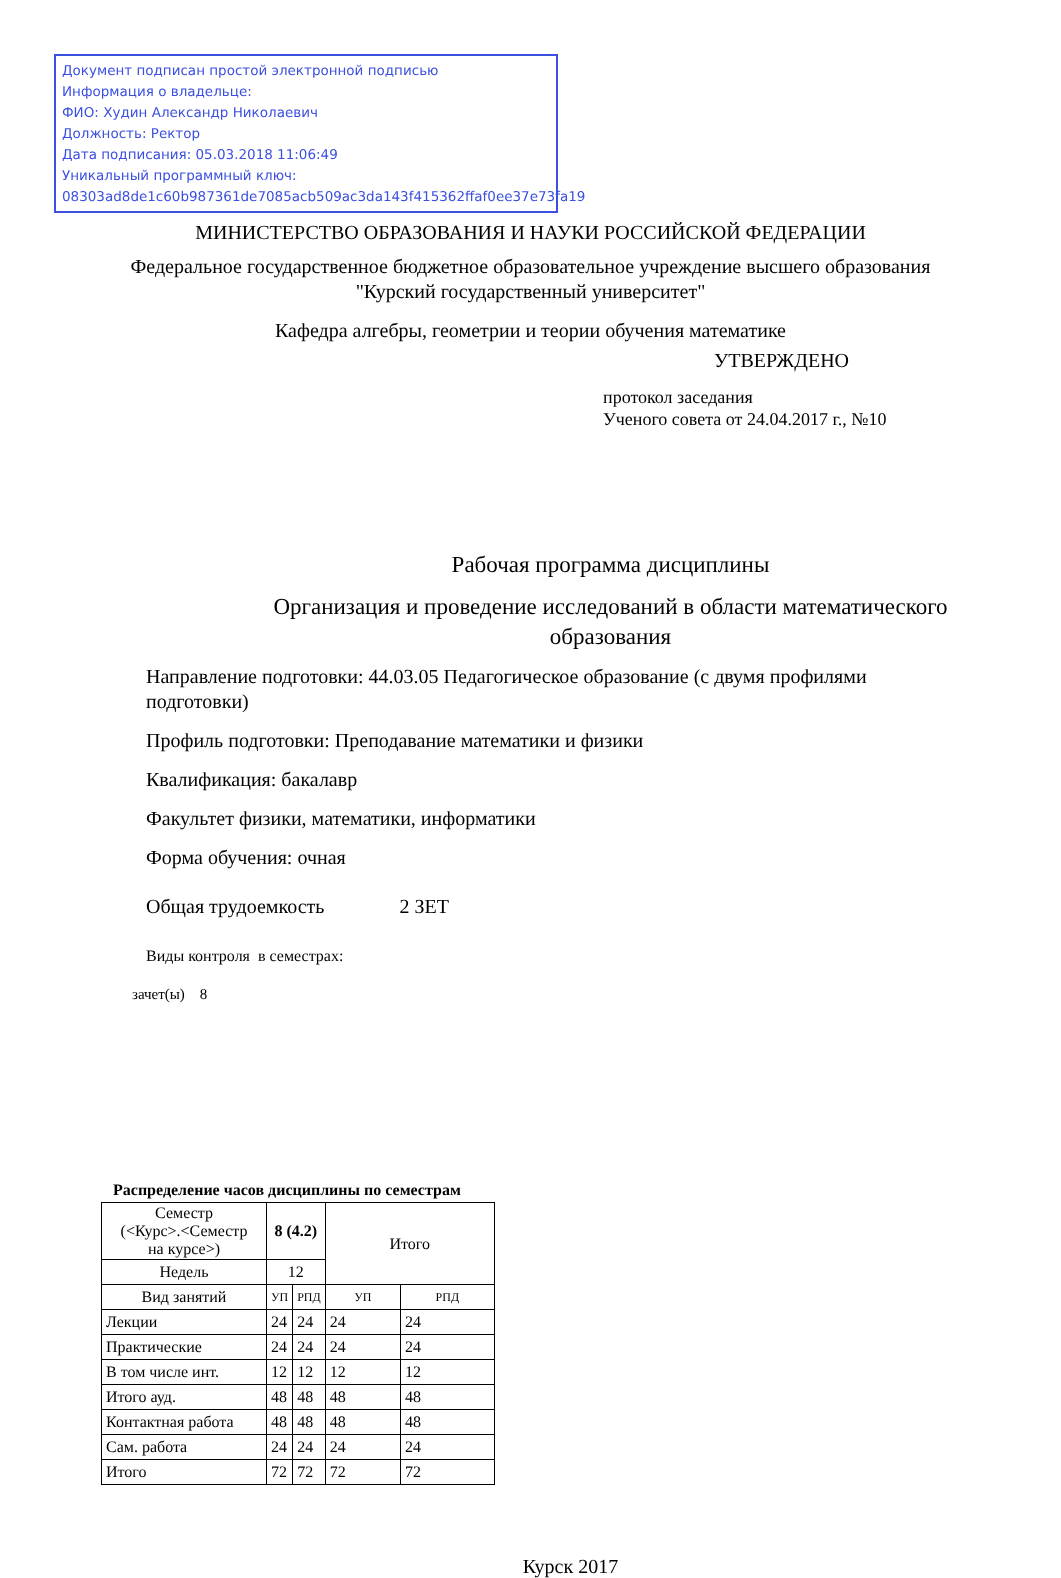Документ подписан простой электронной подписью
Информация о владельце:
ФИО: Худин Александр Николаевич
Должность: Ректор
Дата подписания: 05.03.2018 11:06:49
Уникальный программный ключ:
08303ad8de1c60b987361de7085acb509ac3da143f415362ffaf0ee37e73fa19
МИНИСТЕРСТВО ОБРАЗОВАНИЯ И НАУКИ РОССИЙСКОЙ ФЕДЕРАЦИИ
Федеральное государственное бюджетное образовательное учреждение высшего образования
"Курский государственный университет"
Кафедра алгебры, геометрии и теории обучения математике
УТВЕРЖДЕНО
протокол заседания
Ученого совета от 24.04.2017 г., №10
Рабочая программа дисциплины
Организация и проведение исследований в области математического
образования
Направление подготовки: 44.03.05 Педагогическое образование (с двумя профилями подготовки)
Профиль подготовки: Преподавание математики и физики
Квалификация: бакалавр
Факультет физики, математики, информатики
Форма обучения: очная
Общая трудоемкость 2 ЗЕТ
Виды контроля в семестрах:
зачет(ы) 8
Распределение часов дисциплины по семестрам
| Семестр (<Курс>.<Семестр на курсе>) | 8 (4.2) | | Итого | |
| --- | --- | --- | --- | --- |
| Недель | 12 | | | |
| Вид занятий | УП | РПД | УП | РПД |
| Лекции | 24 | 24 | 24 | 24 |
| Практические | 24 | 24 | 24 | 24 |
| В том числе инт. | 12 | 12 | 12 | 12 |
| Итого ауд. | 48 | 48 | 48 | 48 |
| Контактная работа | 48 | 48 | 48 | 48 |
| Сам. работа | 24 | 24 | 24 | 24 |
| Итого | 72 | 72 | 72 | 72 |
Курск 2017